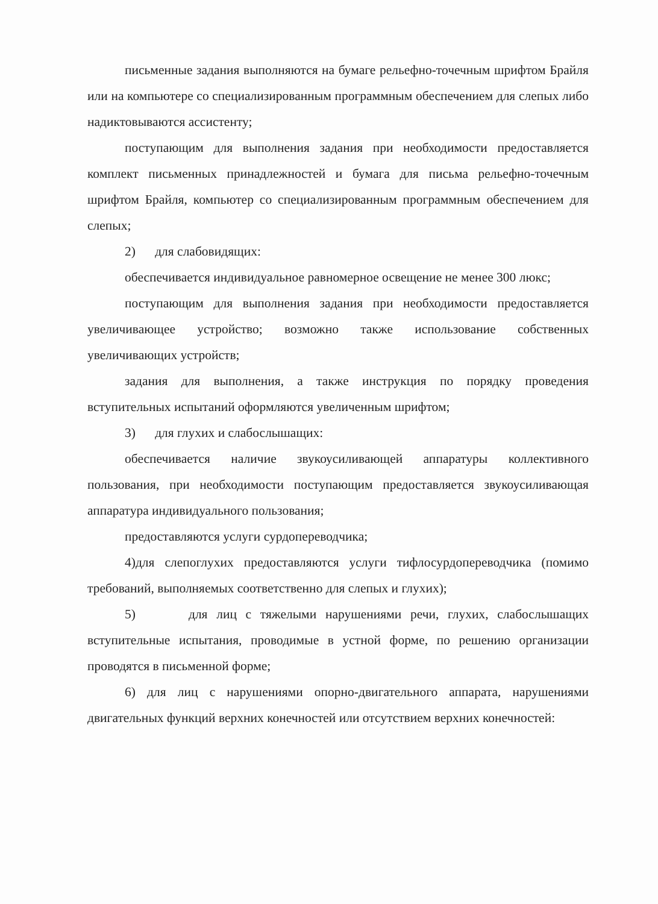письменные задания выполняются на бумаге рельефно-точечным шрифтом Брайля или на компьютере со специализированным программным обеспечением для слепых либо надиктовываются ассистенту;
поступающим для выполнения задания при необходимости предоставляется комплект письменных принадлежностей и бумага для письма рельефно-точечным шрифтом Брайля, компьютер со специализированным программным обеспечением для слепых;
2) для слабовидящих:
обеспечивается индивидуальное равномерное освещение не менее 300 люкс;
поступающим для выполнения задания при необходимости предоставляется увеличивающее устройство; возможно также использование собственных увеличивающих устройств;
задания для выполнения, а также инструкция по порядку проведения вступительных испытаний оформляются увеличенным шрифтом;
3) для глухих и слабослышащих:
обеспечивается наличие звукоусиливающей аппаратуры коллективного пользования, при необходимости поступающим предоставляется звукоусиливающая аппаратура индивидуального пользования;
предоставляются услуги сурдопереводчика;
4)для слепоглухих предоставляются услуги тифлосурдопереводчика (помимо требований, выполняемых соответственно для слепых и глухих);
5) для лиц с тяжелыми нарушениями речи, глухих, слабослышащих вступительные испытания, проводимые в устной форме, по решению организации проводятся в письменной форме;
6) для лиц с нарушениями опорно-двигательного аппарата, нарушениями двигательных функций верхних конечностей или отсутствием верхних конечностей: